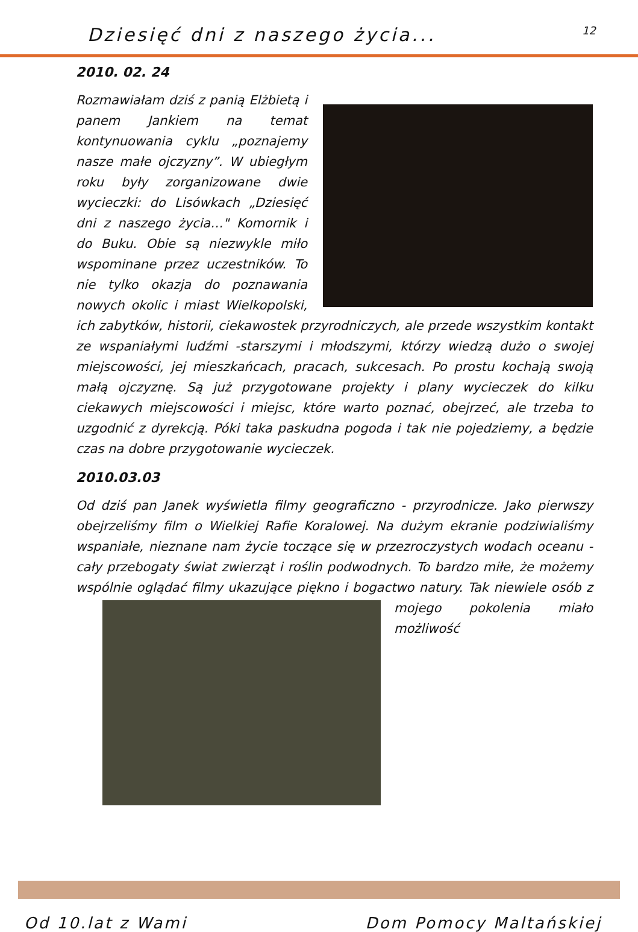Dziesięć dni z naszego życia... 12
2010. 02. 24
Rozmawiałam dziś z panią Elżbietą i panem Jankiem na temat kontynuowania cyklu „poznajemy nasze małe ojczyzny”. W ubiegłym roku były zorganizowane dwie wycieczki: do Lisówkach „Dziesięć dni z naszego życia…" Komornik i do Buku. Obie są niezwykle miło wspominane przez uczestników. To nie tylko okazja do poznawania nowych okolic i miast Wielkopolski, ich zabytków, historii, ciekawostek przyrodniczych, ale przede wszystkim kontakt ze wspaniałymi ludźmi -starszymi i młodszymi, którzy wiedzą dużo o swojej miejscowości, jej mieszkańcach, pracach, sukcesach. Po prostu kochają swoją małą ojczyznę. Są już przygotowane projekty i plany wycieczek do kilku ciekawych miejscowości i miejsc, które warto poznać, obejrzeć, ale trzeba to uzgodnić z dyrekcją. Póki taka paskudna pogoda i tak nie pojedziemy, a będzie czas na dobre przygotowanie wycieczek.
2010.03.03
Od dziś pan Janek wyświetla filmy geograficzno - przyrodnicze. Jako pierwszy obejrzeliśmy film o Wielkiej Rafie Koralowej. Na dużym ekranie podziwialiśmy wspaniałe, nieznane nam życie toczące się w przezroczystych wodach oceanu - cały przebogaty świat zwierząt i roślin podwodnych. To bardzo miłe, że możemy wspólnie oglądać filmy ukazujące piękno i bogactwo natury. Tak niewiele osób z mojego pokolenia miało możliwość
Od 10.lat z Wami Dom Pomocy Maltańskiej